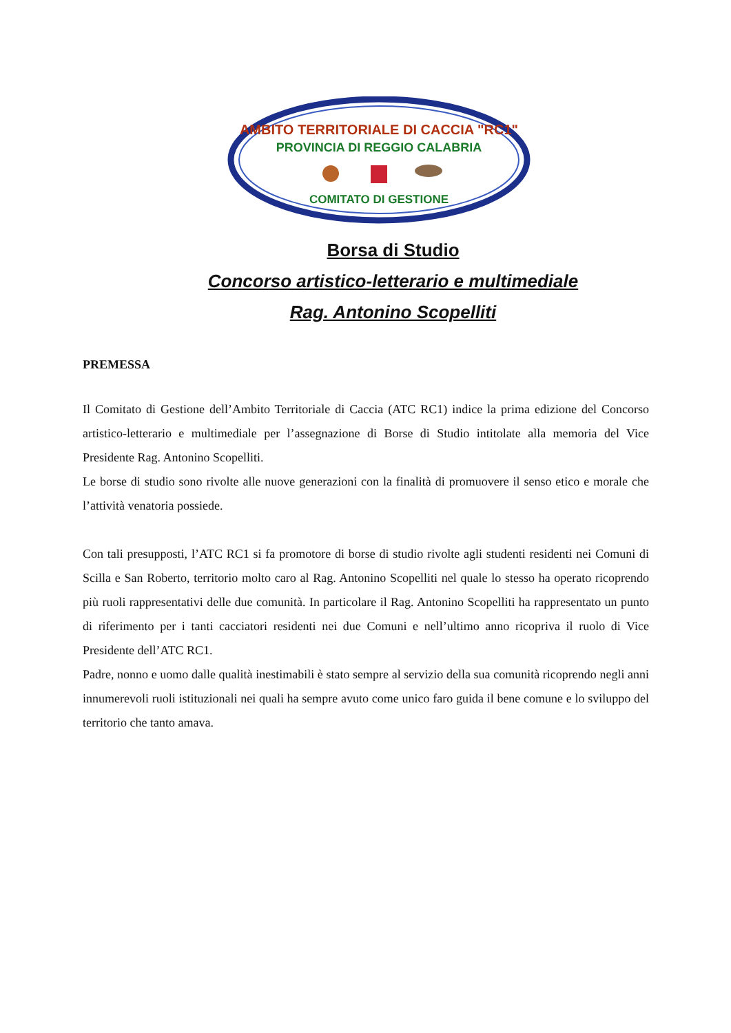AMBITO TERRITORIALE DI CACCIA "RC1"
PROVINCIA DI REGGIO CALABRIA
COMITATO DI GESTIONE
Borsa di Studio
Concorso artistico-letterario e multimediale
Rag. Antonino Scopelliti
PREMESSA
Il Comitato di Gestione dell’Ambito Territoriale di Caccia (ATC RC1) indice la prima edizione del Concorso artistico-letterario e multimediale per l’assegnazione di Borse di Studio intitolate alla memoria del Vice Presidente Rag. Antonino Scopelliti.
Le borse di studio sono rivolte alle nuove generazioni con la finalità di promuovere il senso etico e morale che l’attività venatoria possiede.
Con tali presupposti, l’ATC RC1 si fa promotore di borse di studio rivolte agli studenti residenti nei Comuni di Scilla e San Roberto, territorio molto caro al Rag. Antonino Scopelliti nel quale lo stesso ha operato ricoprendo più ruoli rappresentativi delle due comunità. In particolare il Rag. Antonino Scopelliti ha rappresentato un punto di riferimento per i tanti cacciatori residenti nei due Comuni e nell’ultimo anno ricopriva il ruolo di Vice Presidente dell’ATC RC1.
Padre, nonno e uomo dalle qualità inestimabili è stato sempre al servizio della sua comunità ricoprendo negli anni innumerevoli ruoli istituzionali nei quali ha sempre avuto come unico faro guida il bene comune e lo sviluppo del territorio che tanto amava.